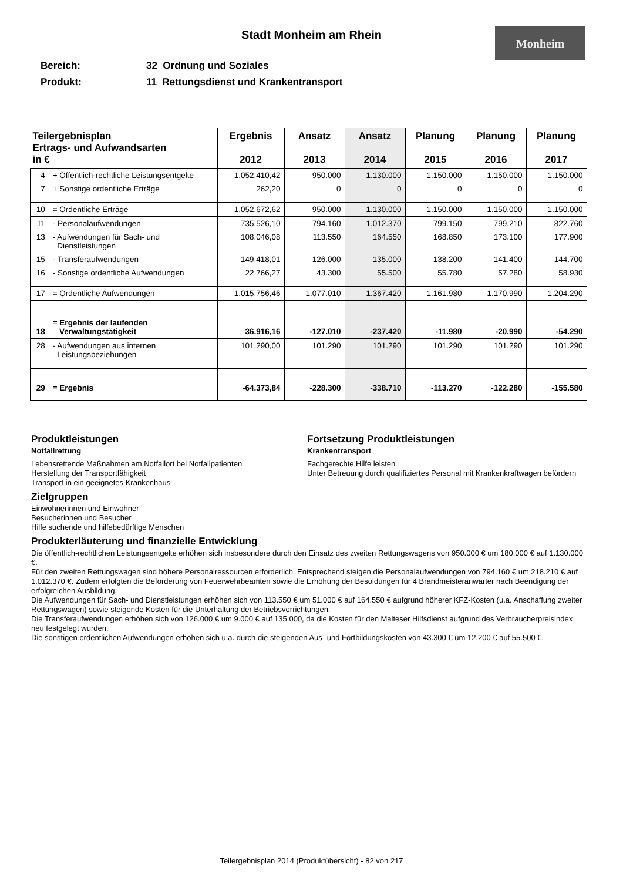Stadt Monheim am Rhein Monheim
Bereich: 32 Ordnung und Soziales
Produkt: 11 Rettungsdienst und Krankentransport
| Teilergebnisplan Ertrags- und Aufwandsarten in € | | Ergebnis 2012 | Ansatz 2013 | Ansatz 2014 | Planung 2015 | Planung 2016 | Planung 2017 |
| --- | --- | --- | --- | --- | --- | --- | --- |
| 4 | + Öffentlich-rechtliche Leistungsentgelte | 1.052.410,42 | 950.000 | 1.130.000 | 1.150.000 | 1.150.000 | 1.150.000 |
| 7 | + Sonstige ordentliche Erträge | 262,20 | 0 | 0 | 0 | 0 | 0 |
| 10 | = Ordentliche Erträge | 1.052.672,62 | 950.000 | 1.130.000 | 1.150.000 | 1.150.000 | 1.150.000 |
| 11 | - Personalaufwendungen | 735.526,10 | 794.160 | 1.012.370 | 799.150 | 799.210 | 822.760 |
| 13 | - Aufwendungen für Sach- und Dienstleistungen | 108.046,08 | 113.550 | 164.550 | 168.850 | 173.100 | 177.900 |
| 15 | - Transferaufwendungen | 149.418,01 | 126.000 | 135.000 | 138.200 | 141.400 | 144.700 |
| 16 | - Sonstige ordentliche Aufwendungen | 22.766,27 | 43.300 | 55.500 | 55.780 | 57.280 | 58.930 |
| 17 | = Ordentliche Aufwendungen | 1.015.756,46 | 1.077.010 | 1.367.420 | 1.161.980 | 1.170.990 | 1.204.290 |
| 18 | = Ergebnis der laufenden Verwaltungstätigkeit | 36.916,16 | -127.010 | -237.420 | -11.980 | -20.990 | -54.290 |
| 28 | - Aufwendungen aus internen Leistungsbeziehungen | 101.290,00 | 101.290 | 101.290 | 101.290 | 101.290 | 101.290 |
| 29 | = Ergebnis | -64.373,84 | -228.300 | -338.710 | -113.270 | -122.280 | -155.580 |
Produktleistungen
Notfallrettung
Lebensrettende Maßnahmen am Notfallort bei Notfallpatienten
Herstellung der Transportfähigkeit
Transport in ein geeignetes Krankenhaus
Fortsetzung Produktleistungen
Krankentransport
Fachgerechte Hilfe leisten
Unter Betreuung durch qualifiziertes Personal mit Krankenkraftwagen befördern
Zielgruppen
Einwohnerinnen und Einwohner
Besucherinnen und Besucher
Hilfe suchende und hilfebedürftige Menschen
Produkterläuterung und finanzielle Entwicklung
Die öffentlich-rechtlichen Leistungsentgelte erhöhen sich insbesondere durch den Einsatz des zweiten Rettungswagens von 950.000 € um 180.000 € auf 1.130.000 €.
Für den zweiten Rettungswagen sind höhere Personalressourcen erforderlich. Entsprechend steigen die Personalaufwendungen von 794.160 € um 218.210 € auf 1.012.370 €. Zudem erfolgten die Beförderung von Feuerwehrbeamten sowie die Erhöhung der Besoldungen für 4 Brandmeisteranwärter nach Beendigung der erfolgreichen Ausbildung.
Die Aufwendungen für Sach- und Dienstleistungen erhöhen sich von 113.550 € um 51.000 € auf 164.550 € aufgrund höherer KFZ-Kosten (u.a. Anschaffung zweiter Rettungswagen) sowie steigende Kosten für die Unterhaltung der Betriebsvorrichtungen.
Die Transferaufwendungen erhöhen sich von 126.000 € um 9.000 € auf 135.000, da die Kosten für den Malteser Hilfsdienst aufgrund des Verbraucherpreisindex neu festgelegt wurden.
Die sonstigen ordentlichen Aufwendungen erhöhen sich u.a. durch die steigenden Aus- und Fortbildungskosten von 43.300 € um 12.200 € auf 55.500 €.
Teilergebnisplan 2014 (Produktübersicht) - 82 von 217